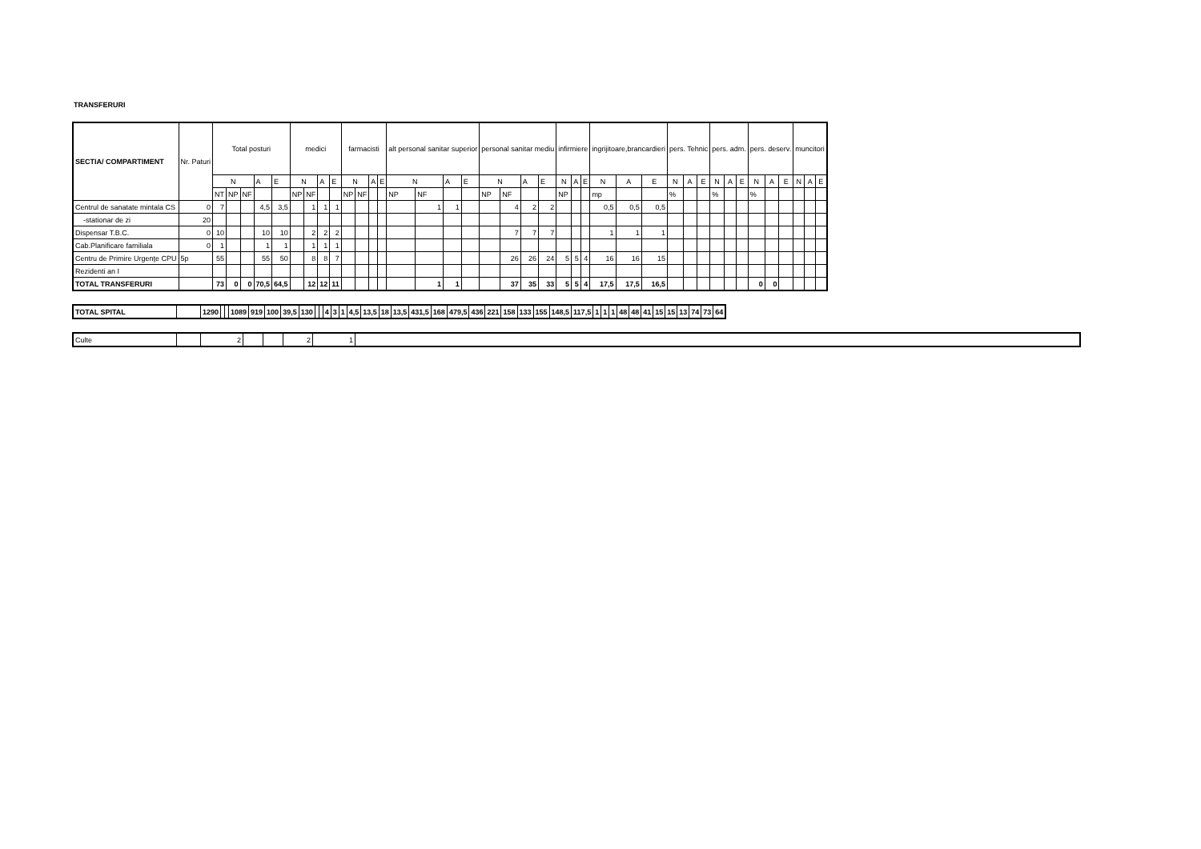TRANSFERURI
| SECTIA/ COMPARTIMENT | Nr. Paturi | Total posturi | | | | | medici | | | | farmacisti | | | | alt personal sanitar superior | | | | personal sanitar mediu | | | | infirmiere | | | ingrijitoare,brancardieri | | | pers. Tehnic | | | pers. adm. | | | pers. deserv. | | | muncitori | | |
| --- | --- | --- | --- | --- | --- | --- | --- | --- | --- | --- | --- | --- | --- | --- | --- | --- | --- | --- | --- | --- | --- | --- | --- | --- | --- | --- | --- | --- | --- | --- | --- | --- | --- | --- | --- | --- | --- | --- | --- | --- |
| | | N | | | A | E | N | | A | E | N | | A | E | N | | A | E | N | | A | E | N | A | E | N | A | E | N | A | E | N | A | E | N | A | E | N | A | E |
| | | NT | NP | NF | | | NP | NF | | | NP | NF | | | NP | NF | | | NP | NF | | | NP | | | mp | | | % | | | % | | | % | | | | | |
| Centrul de sanatate mintala CS | 0 | 7 | | | 4,5 | 3,5 | | 1 | 1 | 1 | | | | | | 1 | 1 | | | 4 | 2 | 2 | | | | 0,5 | 0,5 | 0,5 | | | | | | | | | | | | |
| -stationar de zi | 20 | | | | | | | | | | | | | | | | | | | | | | | | | | | | | | | | | | | | | | | |
| Dispensar T.B.C. | 0 | 10 | | | 10 | 10 | | 2 | 2 | 2 | | | | | | | | | | 7 | 7 | 7 | | | | 1 | 1 | 1 | | | | | | | | | | | | |
| Cab.Planificare familiala | 0 | 1 | | | 1 | 1 | | 1 | 1 | 1 | | | | | | | | | | | | | | | | | | | | | | | | | | | | | | |
| Centru de Primire Urgenţe CPU | 5p | 55 | | | 55 | 50 | | 8 | 8 | 7 | | | | | | | | | | 26 | 26 | 24 | 5 | 5 | 4 | 16 | 16 | 15 | | | | | | | | | | | | |
| Rezidenti an I | | | | | | | | | | | | | | | | | | | | | | | | | | | | | | | | | | | | | | | | |
| TOTAL TRANSFERURI | | 73 | 0 | 0 | 70,5 | 64,5 | | 12 | 12 | 11 | | | | | | 1 | 1 | | | 37 | 35 | 33 | 5 | 5 | 4 | 17,5 | 17,5 | 16,5 | | | | | | | 0 | 0 | | | | |
| TOTAL SPITAL | | 1290 | | | 1089 | 919 | 100 | 39,5 | 130 | | | 4 | 3 | 1 | 4,5 | 13,5 | 18 | 13,5 | 431,5 | 168 | 479,5 | 436 | 221 | 158 | 133 | 155 | 148,5 | 117,5 | 1 | 1 | 1 | 48 | 48 | 41 | 15 | 15 | 13 | 74 | 73 | 64 |
| Culte | | 2 | | | 2 | 1 | |